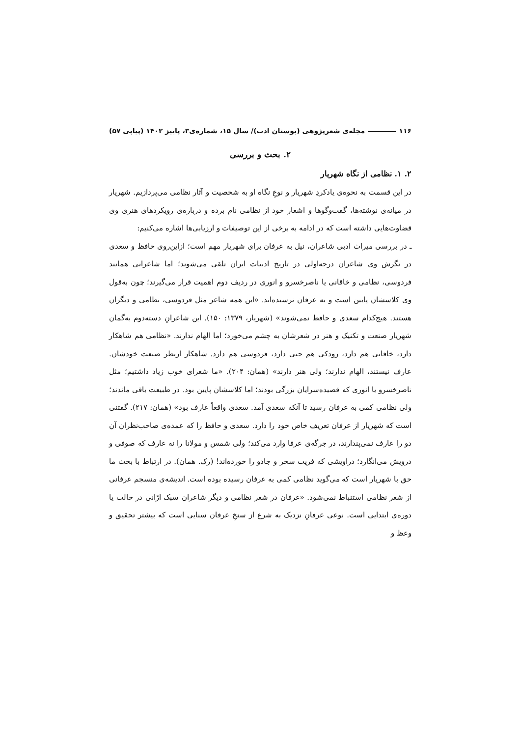۱۱۶ مجله‌ی شعرپژوهی (بوستان ادب)/ سال ۱۵، شماره‌ی۳، پاییز ۱۴۰۲ (پیاپی ۵۷)
۲. بحث و بررسی
۲. ۱. نظامی از نگاه شهریار
در این قسمت به نحوه‌ی یادکردِ شهریار و نوعِ نگاه او به شخصیت و آثار نظامی می‌پردازیم. شهریار در میانه‌ی نوشته‌ها، گفت‌وگوها و اشعار خود از نظامی نام برده و درباره‌ی رویکردهای هنری وی قضاوت‌هایی داشته است که در ادامه به برخی از این توصیفات و ارزیابی‌ها اشاره می‌کنیم:
ـ در بررسی میراث ادبی شاعران، نیل به عرفان برای شهریار مهم است؛ ازاین‌روی حافظ و سعدی در نگرش وی شاعران درجه‌اولی در تاریخ ادبیات ایران تلقی می‌شوند؛ اما شاعرانی همانند فردوسی، نظامی و خاقانی یا ناصرخسرو و انوری در ردیف دوم اهمیت قرار می‌گیرند؛ چون به‌قول وی کلاسشان پایین است و به عرفان نرسیده‌اند. «این همه شاعر مثل فردوسی، نظامی و دیگران هستند. هیچ‌کدام سعدی و حافظ نمی‌شوند» (شهریار، ۱۳۷۹: ۱۵۰). این شاعرانِ دسته‌دوم به‌گمان شهریار صنعت و تکنیک و هنر در شعرشان به چشم می‌خورد؛ اما الهام ندارند. «نظامی هم شاهکار دارد، خاقانی هم دارد، رودکی هم حتی دارد، فردوسی هم دارد. شاهکار ازنظر صنعت خودشان. عارف نیستند، الهام ندارند؛ ولی هنر دارند» (همان: ۲۰۴). «ما شعرای خوب زیاد داشتیم؛ مثل ناصرخسرو یا انوری که قصیده‌سرایان بزرگی بودند؛ اما کلاسشان پایین بود. در طبیعت باقی ماندند؛ ولی نظامی کمی به عرفان رسید تا آنکه سعدی آمد. سعدی واقعاً عارف بود» (همان: ۲۱۷). گفتنی است که شهریار از عرفان تعریف خاص خود را دارد. سعدی و حافظ را که عمده‌ی صاحب‌نظران آن دو را عارف نمی‌پندارند، در جرگه‌ی عرفا وارد می‌کند؛ ولی شمس و مولانا را نه عارف که صوفی و درویش می‌انگارد؛ دراویشی که فریب سحر و جادو را خورده‌اند! (رک. همان). در ارتباط با بحث ما حق با شهریار است که می‌گوید نظامی کمی به عرفان رسیده بوده است. اندیشه‌ی منسجم عرفانی از شعر نظامی استنباط نمی‌شود. «عرفان در شعر نظامی و دیگر شاعران سبک ارّانی در حالت یا دوره‌ی ابتدایی است. نوعی عرفانِ نزدیک به شرع از سنخِ عرفان سنایی است که بیشتر تحقیق و وعظ و